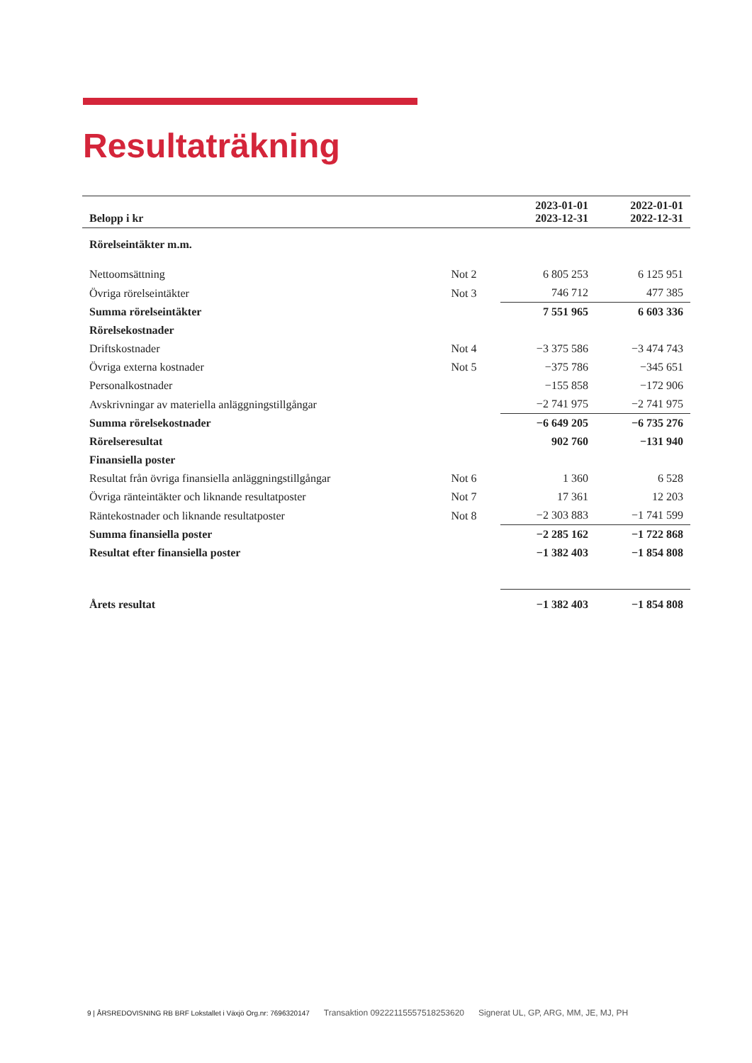Resultaträkning
| Belopp i kr | | 2023-01-01 2023-12-31 | 2022-01-01 2022-12-31 |
| --- | --- | --- | --- |
| Rörelseintäkter m.m. | | | |
| Nettoomsättning | Not 2 | 6 805 253 | 6 125 951 |
| Övriga rörelseintäkter | Not 3 | 746 712 | 477 385 |
| Summa rörelseintäkter | | 7 551 965 | 6 603 336 |
| Rörelsekostnader | | | |
| Driftskostnader | Not 4 | −3 375 586 | −3 474 743 |
| Övriga externa kostnader | Not 5 | −375 786 | −345 651 |
| Personalkostnader | | −155 858 | −172 906 |
| Avskrivningar av materiella anläggningstillgångar | | −2 741 975 | −2 741 975 |
| Summa rörelsekostnader | | −6 649 205 | −6 735 276 |
| Rörelseresultat | | 902 760 | −131 940 |
| Finansiella poster | | | |
| Resultat från övriga finansiella anläggningstillgångar | Not 6 | 1 360 | 6 528 |
| Övriga ränteintäkter och liknande resultatposter | Not 7 | 17 361 | 12 203 |
| Räntekostnader och liknande resultatposter | Not 8 | −2 303 883 | −1 741 599 |
| Summa finansiella poster | | −2 285 162 | −1 722 868 |
| Resultat efter finansiella poster | | −1 382 403 | −1 854 808 |
| Årets resultat | | −1 382 403 | −1 854 808 |
9 | ÅRSREDOVISNING RB BRF Lokstallet i Växjö Org.nr: 7696320147 Transaktion 09222115557518253620 Signerat UL, GP, ARG, MM, JE, MJ, PH